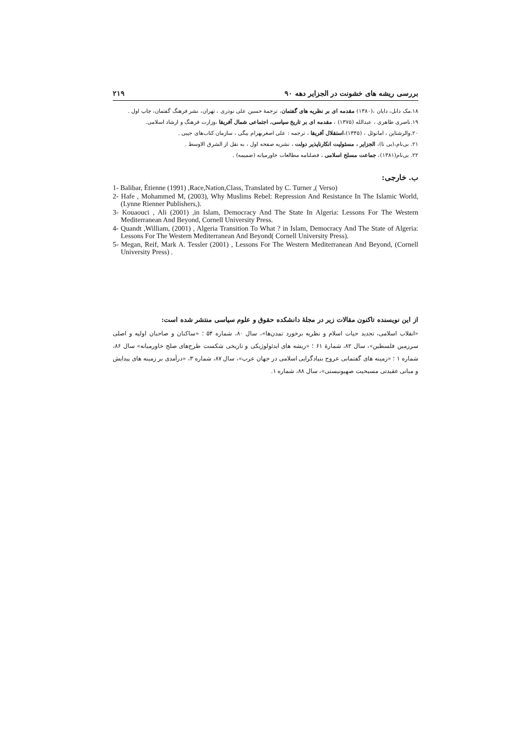بررسی ریشه های خشونت در الجزایر دهه ۹۰ ۲۱۹
۱۸.مک دانل، دایان ،(۱۳۸۰) مقدمه ای بر نظریه های گفتمان، ترجمهٔ حسین علی نوذری ، تهران، نشر فرهنگ گفتمان، چاپ اول .
۱۹.ناصری طاهری ، عبدالله (۱۳۷۵) ، مقدمه ای بر تاریخ سیاسی، اجتماعی شمال آفریقا ،وزارت فرهنگ و ارشاد اسلامی.
۲۰.والرشتاین ، امانوئل ، (۱۳۴۵)،استقلال آفریقا ، ترجمه : علی اصغربهرام بیگی ، سازمان کتاب‌های جیبی .
۲۱. بی‌نام،(بی تا)، الجزایر ، مسئولیت انکارناپذیر دولت ، نشریه صفحه اول ، به نقل از الشرق الاوسط .
۲۲. بی‌نام(۱۳۸۱)، جماعت مسلح اسلامی ، فصلنامه مطالعات خاورمیانه (ضمیمه) .
ب. خارجی:
1- Balibar, Étienne (1991) ,Race,Nation,Class, Translated by C. Turner ,( Verso)
2- Hafe , Mohammed M, (2003), Why Muslims Rebel: Repression And Resistance In The Islamic World, (Lynne Rienner Publishers,).
3- Kouaouci , Ali (2001) ,in Islam, Democracy And The State In Algeria: Lessons For The Western Mediterranean And Beyond, Cornell University Press.
4- Quandt ,William, (2001) , Algeria Transition To What ? in Islam, Democracy And The State of Algeria: Lessons For The Western Mediterranean And Beyond( Cornell University Press).
5- Megan, Reif, Mark A. Tessler (2001) , Lessons For The Western Mediterranean And Beyond, (Cornell University Press) .
از این نویسنده تاکنون مقالات زیر در مجلهٔ دانشکده حقوق و علوم سیاسی منتشر شده است:
«انقلاب اسلامی، تجدید حیات اسلام و نظریه برخورد تمدن‌ها»، سال ۸۰، شماره ۵۴ ؛ «ساکنان و صاحبان اولیه و اصلی سرزمین فلسطین»، سال ۸۲، شمارهٔ ۶۱ ؛ «ریشه های ایدئولوژیکی و تاریخی شکست طرح‌های صلح خاورمیانه» سال ۸۶، شماره ۱ ؛ «زمینه های گفتمانی عروج بنیادگرایی اسلامی در جهان عرب»، سال ۸۷، شماره ۳، «درآمدی بر زمینه های پیدایش و مبانی عقیدتی مسیحیت صهیونیستی»، سال ۸۸، شماره ۱.